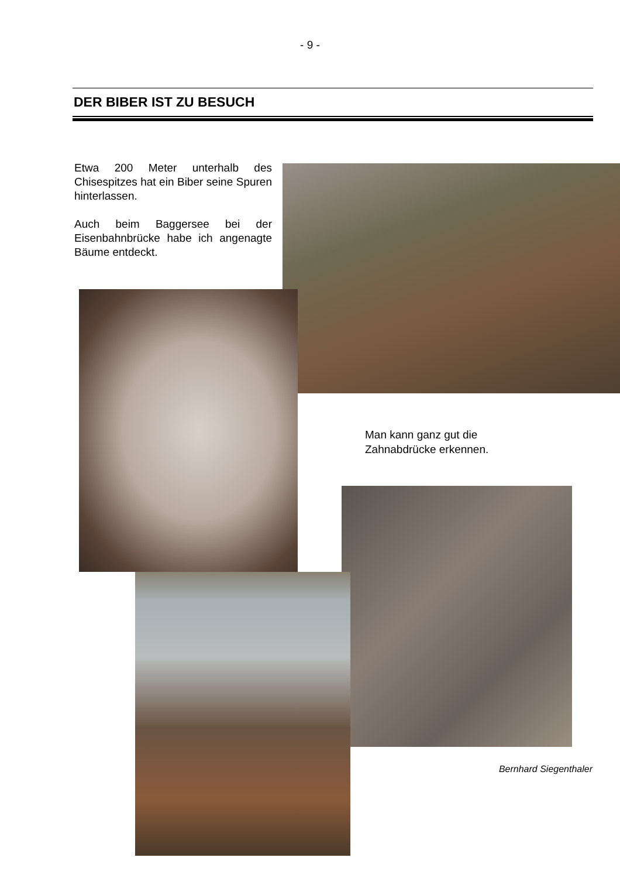- 9 -
DER BIBER IST ZU BESUCH
Etwa 200 Meter unterhalb des Chisespitzes hat ein Biber seine Spuren hinterlassen.
Auch beim Baggersee bei der Eisenbahnbrücke habe ich angenagte Bäume entdeckt.
Man kann ganz gut die
Zahnabdrücke erkennen.
Bernhard Siegenthaler